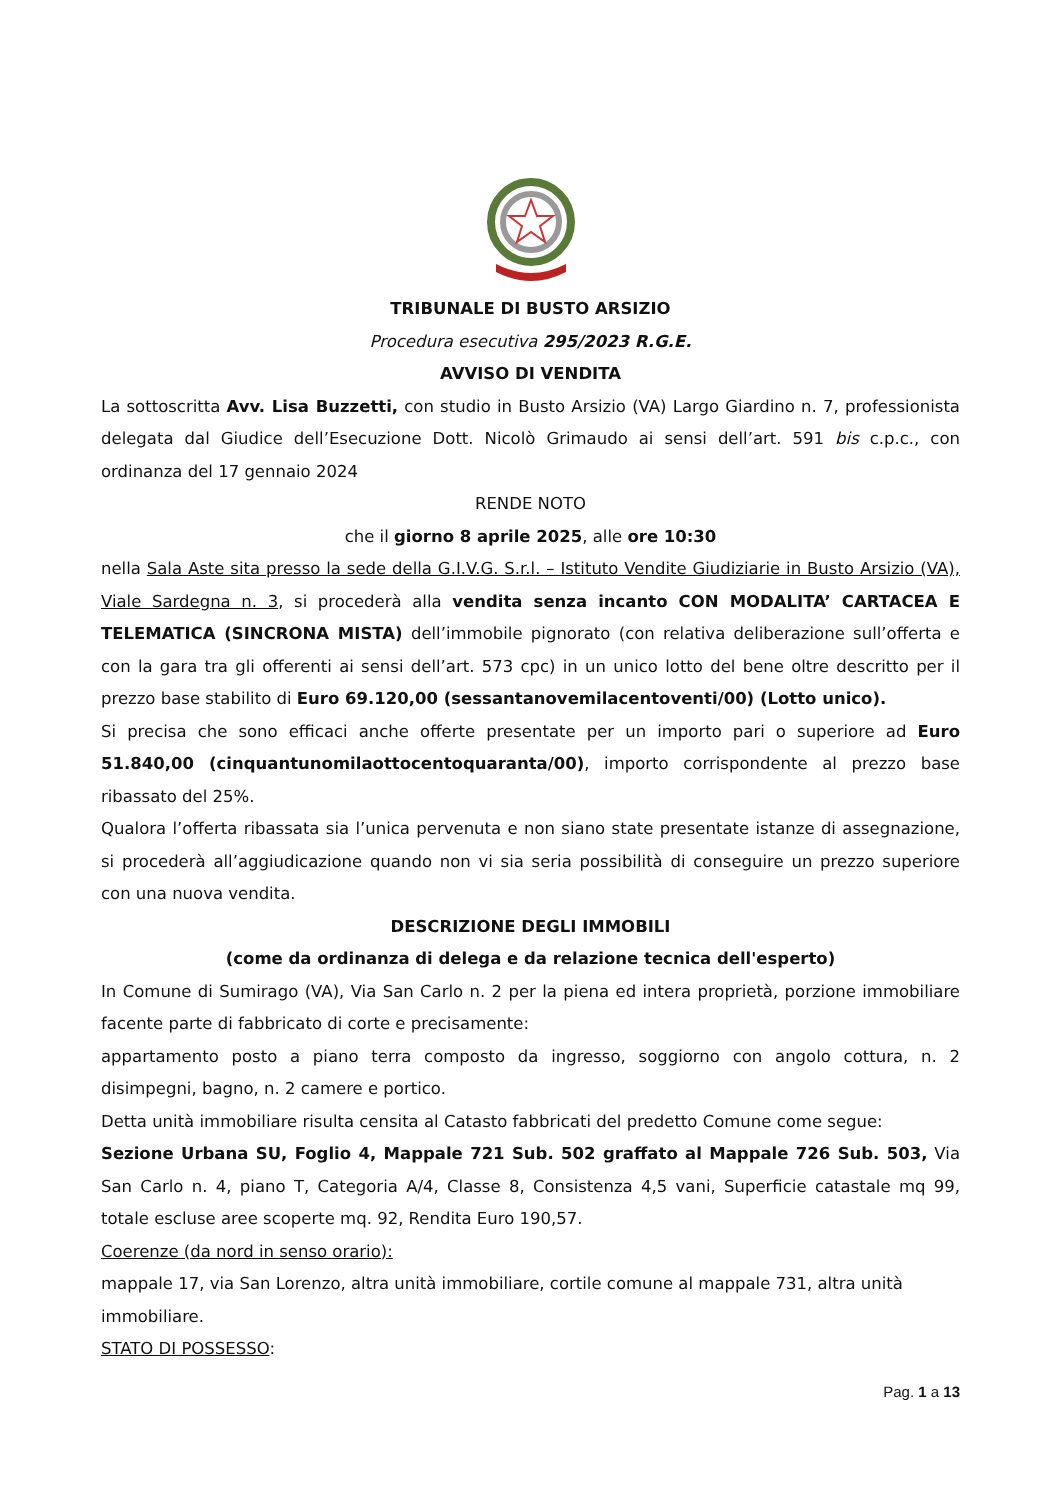TRIBUNALE DI BUSTO ARSIZIO
Procedura esecutiva 295/2023 R.G.E.
AVVISO DI VENDITA
La sottoscritta Avv. Lisa Buzzetti, con studio in Busto Arsizio (VA) Largo Giardino n. 7, professionista delegata dal Giudice dell’Esecuzione Dott. Nicolò Grimaudo ai sensi dell’art. 591 bis c.p.c., con ordinanza del 17 gennaio 2024
RENDE NOTO
che il giorno 8 aprile 2025, alle ore 10:30
nella Sala Aste sita presso la sede della G.I.V.G. S.r.l. – Istituto Vendite Giudiziarie in Busto Arsizio (VA), Viale Sardegna n. 3, si procederà alla vendita senza incanto CON MODALITA’ CARTACEA E TELEMATICA (SINCRONA MISTA) dell’immobile pignorato (con relativa deliberazione sull’offerta e con la gara tra gli offerenti ai sensi dell’art. 573 cpc) in un unico lotto del bene oltre descritto per il prezzo base stabilito di Euro 69.120,00 (sessantanovemilacentoventi/00) (Lotto unico).
Si precisa che sono efficaci anche offerte presentate per un importo pari o superiore ad Euro 51.840,00 (cinquantunomilaottocentoquaranta/00), importo corrispondente al prezzo base ribassato del 25%.
Qualora l’offerta ribassata sia l’unica pervenuta e non siano state presentate istanze di assegnazione, si procederà all’aggiudicazione quando non vi sia seria possibilità di conseguire un prezzo superiore con una nuova vendita.
DESCRIZIONE DEGLI IMMOBILI
(come da ordinanza di delega e da relazione tecnica dell'esperto)
In Comune di Sumirago (VA), Via San Carlo n. 2 per la piena ed intera proprietà, porzione immobiliare facente parte di fabbricato di corte e precisamente:
appartamento posto a piano terra composto da ingresso, soggiorno con angolo cottura, n. 2 disimpegni, bagno, n. 2 camere e portico.
Detta unità immobiliare risulta censita al Catasto fabbricati del predetto Comune come segue:
Sezione Urbana SU, Foglio 4, Mappale 721 Sub. 502 graffato al Mappale 726 Sub. 503, Via San Carlo n. 4, piano T, Categoria A/4, Classe 8, Consistenza 4,5 vani, Superficie catastale mq 99, totale escluse aree scoperte mq. 92, Rendita Euro 190,57.
Coerenze (da nord in senso orario):
mappale 17, via San Lorenzo, altra unità immobiliare, cortile comune al mappale 731, altra unità immobiliare.
STATO DI POSSESSO:
Pag. 1 a 13